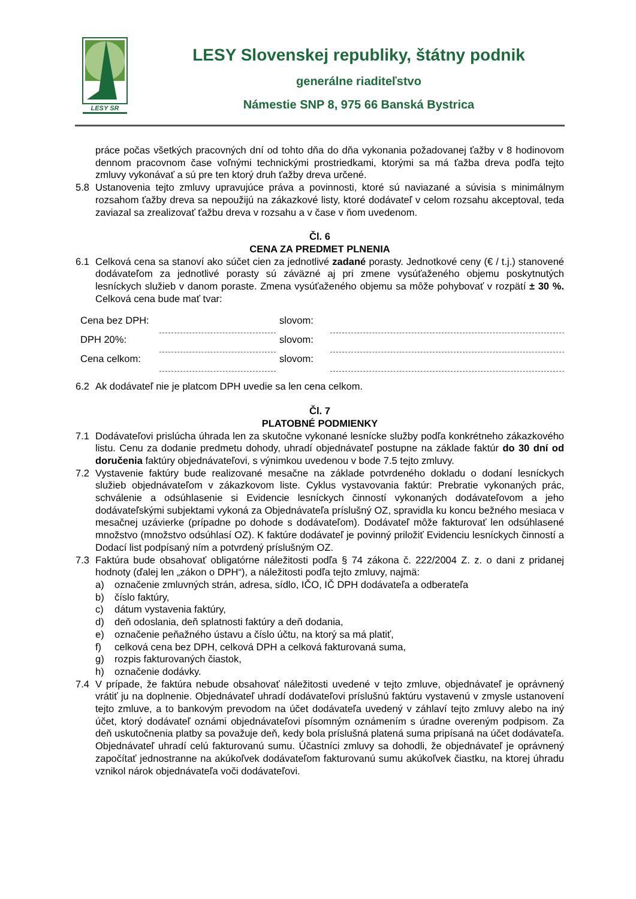LESY SR
LESY Slovenskej republiky, štátny podnik
generálne riaditeľstvo
Námestie SNP 8, 975 66 Banská Bystrica
práce počas všetkých pracovných dní od tohto dňa do dňa vykonania požadovanej ťažby v 8 hodinovom dennom pracovnom čase voľnými technickými prostriedkami, ktorými sa má ťažba dreva podľa tejto zmluvy vykonávať a sú pre ten ktorý druh ťažby dreva určené.
5.8 Ustanovenia tejto zmluvy upravujúce práva a povinnosti, ktoré sú naviazané a súvisia s minimálnym rozsahom ťažby dreva sa nepoužijú na zákazkové listy, ktoré dodávateľ v celom rozsahu akceptoval, teda zaviazal sa zrealizovať ťažbu dreva v rozsahu a v čase v ňom uvedenom.
Čl. 6
CENA ZA PREDMET PLNENIA
6.1 Celková cena sa stanoví ako súčet cien za jednotlivé zadané porasty. Jednotkové ceny (€ / t.j.) stanovené dodávateľom za jednotlivé porasty sú záväzné aj pri zmene vysúťaženého objemu poskytnutých lesníckych služieb v danom poraste. Zmena vysúťaženého objemu sa môže pohybovať v rozpätí ± 30 %. Celková cena bude mať tvar:
| Cena bez DPH: | | slovom: | |
| DPH 20%: | | slovom: | |
| Cena celkom: | | slovom: | |
6.2 Ak dodávateľ nie je platcom DPH uvedie sa len cena celkom.
Čl. 7
PLATOBNÉ PODMIENKY
7.1 Dodávateľovi prislúcha úhrada len za skutočne vykonané lesnícke služby podľa konkrétneho zákazkového listu. Cenu za dodanie predmetu dohody, uhradí objednávateľ postupne na základe faktúr do 30 dní od doručenia faktúry objednávateľovi, s výnimkou uvedenou v bode 7.5 tejto zmluvy.
7.2 Vystavenie faktúry bude realizované mesačne na základe potvrdeného dokladu o dodaní lesníckych služieb objednávateľom v zákazkovom liste. Cyklus vystavovania faktúr: Prebratie vykonaných prác, schválenie a odsúhlasenie si Evidencie lesníckych činností vykonaných dodávateľovom a jeho dodávateľskými subjektami vykoná za Objednávateľa príslušný OZ, spravidla ku koncu bežného mesiaca v mesačnej uzávierke (prípadne po dohode s dodávateľom). Dodávateľ môže fakturovať len odsúhlasené množstvo (množstvo odsúhlasí OZ). K faktúre dodávateľ je povinný priložiť Evidenciu lesníckych činností a Dodací list podpísaný ním a potvrdený príslušným OZ.
7.3 Faktúra bude obsahovať obligatórne náležitosti podľa § 74 zákona č. 222/2004 Z. z. o dani z pridanej hodnoty (ďalej len „zákon o DPH“), a náležitosti podľa tejto zmluvy, najmä:
a) označenie zmluvných strán, adresa, sídlo, IČO, IČ DPH dodávateľa a odberateľa
b) číslo faktúry,
c) dátum vystavenia faktúry,
d) deň odoslania, deň splatnosti faktúry a deň dodania,
e) označenie peňažného ústavu a číslo účtu, na ktorý sa má platiť,
f) celková cena bez DPH, celková DPH a celková fakturovaná suma,
g) rozpis fakturovaných čiastok,
h) označenie dodávky.
7.4 V prípade, že faktúra nebude obsahovať náležitosti uvedené v tejto zmluve, objednávateľ je oprávnený vrátiť ju na doplnenie. Objednávateľ uhradí dodávateľovi príslušnú faktúru vystavenú v zmysle ustanovení tejto zmluve, a to bankovým prevodom na účet dodávateľa uvedený v záhlaví tejto zmluvy alebo na iný účet, ktorý dodávateľ oznámi objednávateľovi písomným oznámením s úradne overeným podpisom. Za deň uskutočnenia platby sa považuje deň, kedy bola príslušná platená suma pripísaná na účet dodávateľa. Objednávateľ uhradí celú fakturovanú sumu. Účastníci zmluvy sa dohodli, že objednávateľ je oprávnený započítať jednostranne na akúkoľvek dodávateľom fakturovanú sumu akúkoľvek čiastku, na ktorej úhradu vznikol nárok objednávateľa voči dodávateľovi.